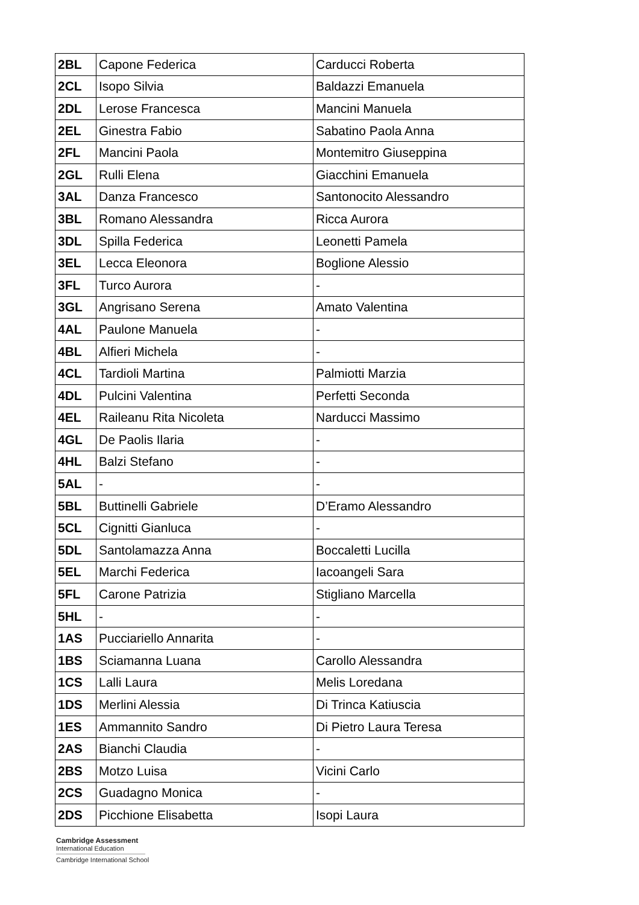| 2BL | Capone Federica | Carducci Roberta |
| 2CL | Isopo Silvia | Baldazzi Emanuela |
| 2DL | Lerose Francesca | Mancini Manuela |
| 2EL | Ginestra Fabio | Sabatino Paola Anna |
| 2FL | Mancini Paola | Montemitro Giuseppina |
| 2GL | Rulli Elena | Giacchini Emanuela |
| 3AL | Danza Francesco | Santonocito Alessandro |
| 3BL | Romano Alessandra | Ricca Aurora |
| 3DL | Spilla Federica | Leonetti Pamela |
| 3EL | Lecca Eleonora | Boglione Alessio |
| 3FL | Turco Aurora | - |
| 3GL | Angrisano Serena | Amato Valentina |
| 4AL | Paulone Manuela | - |
| 4BL | Alfieri Michela | - |
| 4CL | Tardioli Martina | Palmiotti Marzia |
| 4DL | Pulcini Valentina | Perfetti Seconda |
| 4EL | Raileanu Rita Nicoleta | Narducci Massimo |
| 4GL | De Paolis Ilaria | - |
| 4HL | Balzi Stefano | - |
| 5AL | - | - |
| 5BL | Buttinelli Gabriele | D’Eramo Alessandro |
| 5CL | Cignitti Gianluca | - |
| 5DL | Santolamazza Anna | Boccaletti Lucilla |
| 5EL | Marchi Federica | Iacoangeli Sara |
| 5FL | Carone Patrizia | Stigliano Marcella |
| 5HL | - | - |
| 1AS | Pucciariello Annarita | - |
| 1BS | Sciamanna Luana | Carollo Alessandra |
| 1CS | Lalli Laura | Melis Loredana |
| 1DS | Merlini Alessia | Di Trinca Katiuscia |
| 1ES | Ammannito Sandro | Di Pietro Laura Teresa |
| 2AS | Bianchi Claudia | - |
| 2BS | Motzo Luisa | Vicini Carlo |
| 2CS | Guadagno Monica | - |
| 2DS | Picchione Elisabetta | Isopi Laura |
Cambridge Assessment
International Education
Cambridge International School